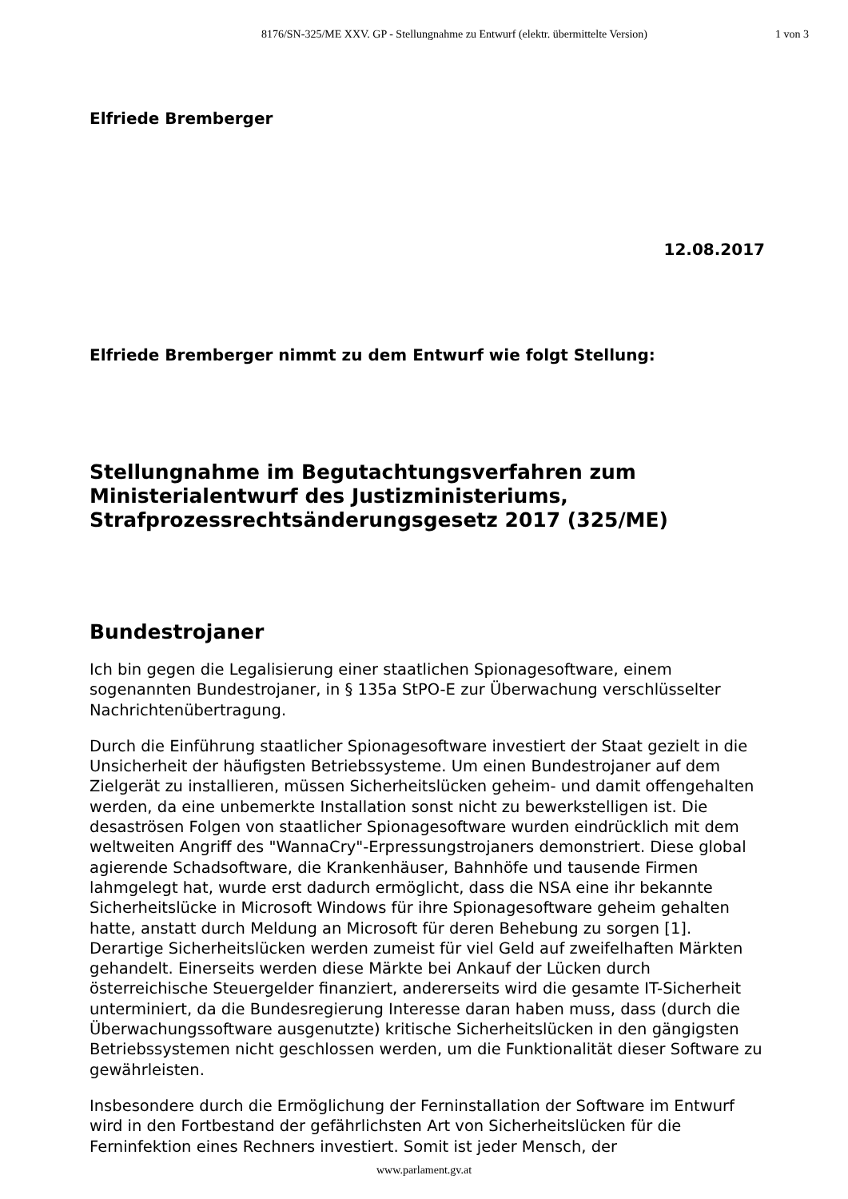8176/SN-325/ME XXV. GP - Stellungnahme zu Entwurf (elektr. übermittelte Version) 1 von 3
Elfriede Bremberger
12.08.2017
Elfriede Bremberger nimmt zu dem Entwurf wie folgt Stellung:
Stellungnahme im Begutachtungsverfahren zum Ministerialentwurf des Justizministeriums, Strafprozessrechtsänderungsgesetz 2017 (325/ME)
Bundestrojaner
Ich bin gegen die Legalisierung einer staatlichen Spionagesoftware, einem sogenannten Bundestrojaner, in § 135a StPO-E zur Überwachung verschlüsselter Nachrichtenübertragung.
Durch die Einführung staatlicher Spionagesoftware investiert der Staat gezielt in die Unsicherheit der häufigsten Betriebssysteme. Um einen Bundestrojaner auf dem Zielgerät zu installieren, müssen Sicherheitslücken geheim- und damit offengehalten werden, da eine unbemerkte Installation sonst nicht zu bewerkstelligen ist. Die desaströsen Folgen von staatlicher Spionagesoftware wurden eindrücklich mit dem weltweiten Angriff des "WannaCry"-Erpressungstrojaners demonstriert. Diese global agierende Schadsoftware, die Krankenhäuser, Bahnhöfe und tausende Firmen lahmgelegt hat, wurde erst dadurch ermöglicht, dass die NSA eine ihr bekannte Sicherheitslücke in Microsoft Windows für ihre Spionagesoftware geheim gehalten hatte, anstatt durch Meldung an Microsoft für deren Behebung zu sorgen [1]. Derartige Sicherheitslücken werden zumeist für viel Geld auf zweifelhaften Märkten gehandelt. Einerseits werden diese Märkte bei Ankauf der Lücken durch österreichische Steuergelder finanziert, andererseits wird die gesamte IT-Sicherheit unterminiert, da die Bundesregierung Interesse daran haben muss, dass (durch die Überwachungssoftware ausgenutzte) kritische Sicherheitslücken in den gängigsten Betriebssystemen nicht geschlossen werden, um die Funktionalität dieser Software zu gewährleisten.
Insbesondere durch die Ermöglichung der Ferninstallation der Software im Entwurf wird in den Fortbestand der gefährlichsten Art von Sicherheitslücken für die Ferninfektion eines Rechners investiert. Somit ist jeder Mensch, der
www.parlament.gv.at